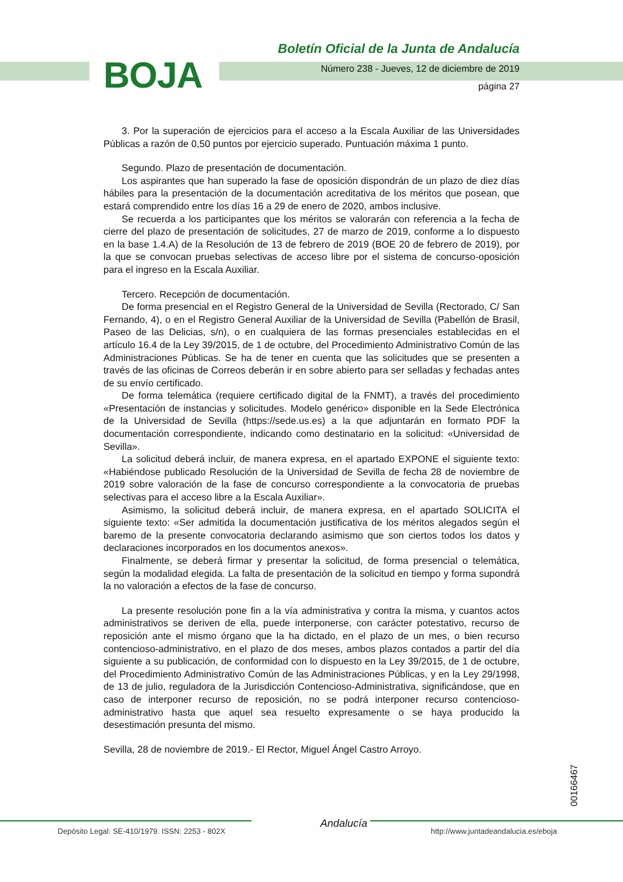BOJA
Boletín Oficial de la Junta de Andalucía
Número 238 - Jueves, 12 de diciembre de 2019
página 27
3. Por la superación de ejercicios para el acceso a la Escala Auxiliar de las Universidades Públicas a razón de 0,50 puntos por ejercicio superado. Puntuación máxima 1 punto.
Segundo. Plazo de presentación de documentación.
Los aspirantes que han superado la fase de oposición dispondrán de un plazo de diez días hábiles para la presentación de la documentación acreditativa de los méritos que posean, que estará comprendido entre los días 16 a 29 de enero de 2020, ambos inclusive.
Se recuerda a los participantes que los méritos se valorarán con referencia a la fecha de cierre del plazo de presentación de solicitudes, 27 de marzo de 2019, conforme a lo dispuesto en la base 1.4.A) de la Resolución de 13 de febrero de 2019 (BOE 20 de febrero de 2019), por la que se convocan pruebas selectivas de acceso libre por el sistema de concurso-oposición para el ingreso en la Escala Auxiliar.
Tercero. Recepción de documentación.
De forma presencial en el Registro General de la Universidad de Sevilla (Rectorado, C/ San Fernando, 4), o en el Registro General Auxiliar de la Universidad de Sevilla (Pabellón de Brasil, Paseo de las Delicias, s/n), o en cualquiera de las formas presenciales establecidas en el artículo 16.4 de la Ley 39/2015, de 1 de octubre, del Procedimiento Administrativo Común de las Administraciones Públicas. Se ha de tener en cuenta que las solicitudes que se presenten a través de las oficinas de Correos deberán ir en sobre abierto para ser selladas y fechadas antes de su envío certificado.
De forma telemática (requiere certificado digital de la FNMT), a través del procedimiento «Presentación de instancias y solicitudes. Modelo genérico» disponible en la Sede Electrónica de la Universidad de Sevilla (https://sede.us.es) a la que adjuntarán en formato PDF la documentación correspondiente, indicando como destinatario en la solicitud: «Universidad de Sevilla».
La solicitud deberá incluir, de manera expresa, en el apartado EXPONE el siguiente texto: «Habiéndose publicado Resolución de la Universidad de Sevilla de fecha 28 de noviembre de 2019 sobre valoración de la fase de concurso correspondiente a la convocatoria de pruebas selectivas para el acceso libre a la Escala Auxiliar».
Asimismo, la solicitud deberá incluir, de manera expresa, en el apartado SOLICITA el siguiente texto: «Ser admitida la documentación justificativa de los méritos alegados según el baremo de la presente convocatoria declarando asimismo que son ciertos todos los datos y declaraciones incorporados en los documentos anexos».
Finalmente, se deberá firmar y presentar la solicitud, de forma presencial o telemática, según la modalidad elegida. La falta de presentación de la solicitud en tiempo y forma supondrá la no valoración a efectos de la fase de concurso.
La presente resolución pone fin a la vía administrativa y contra la misma, y cuantos actos administrativos se deriven de ella, puede interponerse, con carácter potestativo, recurso de reposición ante el mismo órgano que la ha dictado, en el plazo de un mes, o bien recurso contencioso-administrativo, en el plazo de dos meses, ambos plazos contados a partir del día siguiente a su publicación, de conformidad con lo dispuesto en la Ley 39/2015, de 1 de octubre, del Procedimiento Administrativo Común de las Administraciones Públicas, y en la Ley 29/1998, de 13 de julio, reguladora de la Jurisdicción Contencioso-Administrativa, significándose, que en caso de interponer recurso de reposición, no se podrá interponer recurso contencioso-administrativo hasta que aquel sea resuelto expresamente o se haya producido la desestimación presunta del mismo.
Sevilla, 28 de noviembre de 2019.- El Rector, Miguel Ángel Castro Arroyo.
00166467
Depósito Legal: SE-410/1979. ISSN: 2253 - 802X
Andalucía
http://www.juntadeandalucia.es/eboja